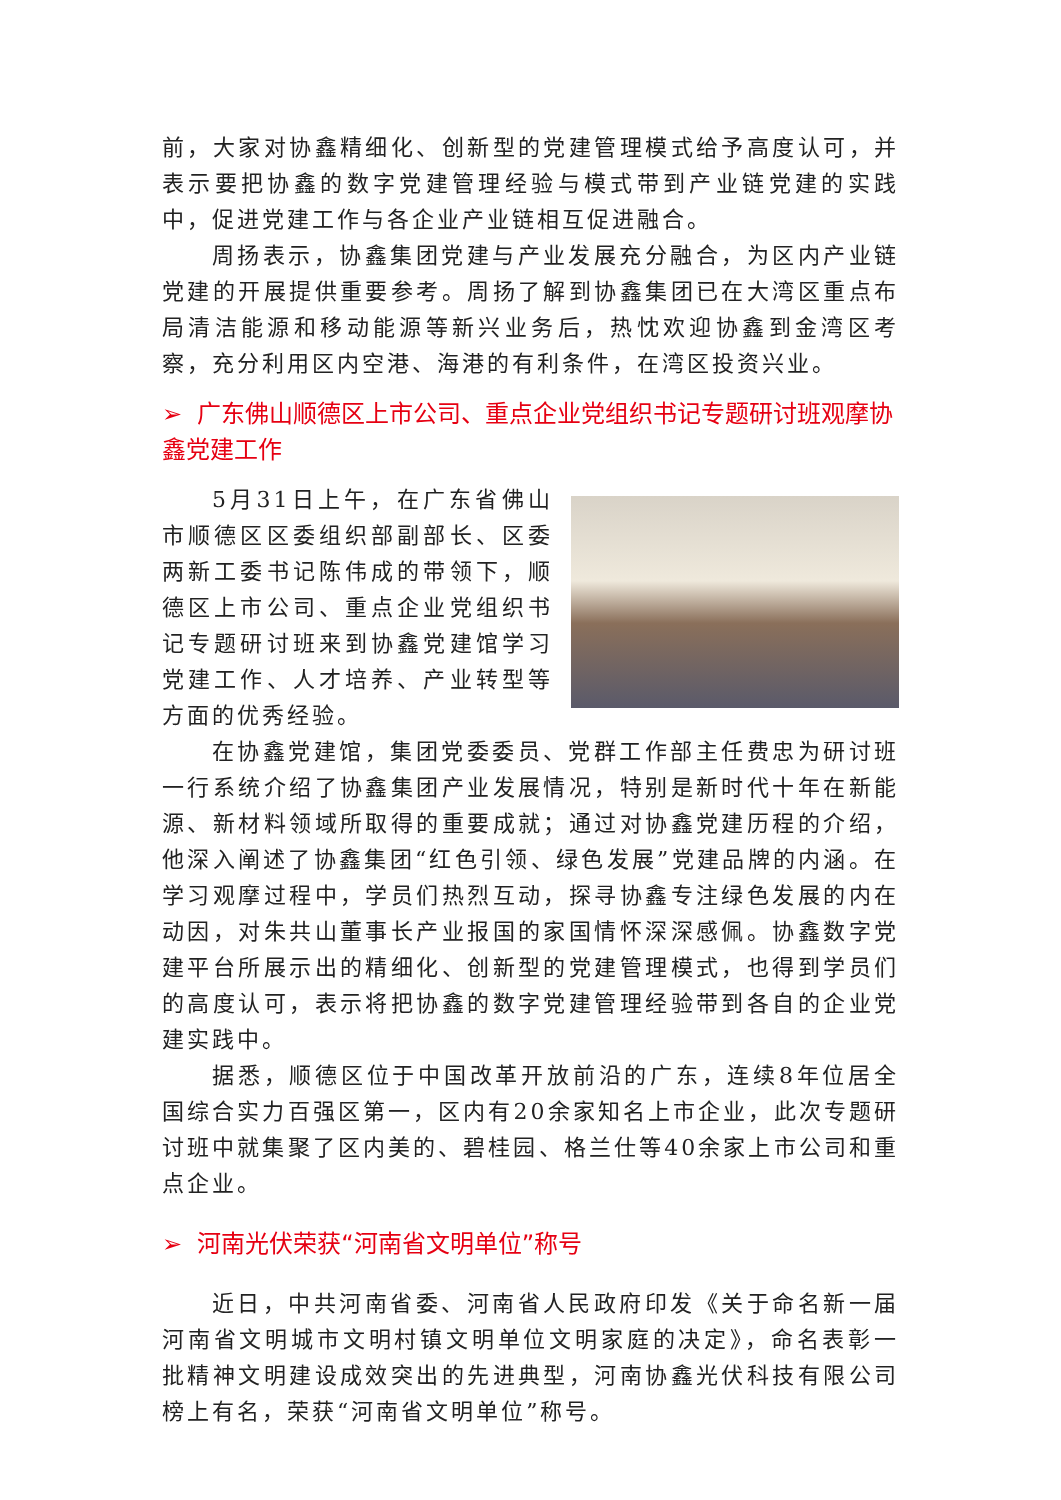前，大家对协鑫精细化、创新型的党建管理模式给予高度认可，并表示要把协鑫的数字党建管理经验与模式带到产业链党建的实践中，促进党建工作与各企业产业链相互促进融合。
周扬表示，协鑫集团党建与产业发展充分融合，为区内产业链党建的开展提供重要参考。周扬了解到协鑫集团已在大湾区重点布局清洁能源和移动能源等新兴业务后，热忱欢迎协鑫到金湾区考察，充分利用区内空港、海港的有利条件，在湾区投资兴业。
➢ 广东佛山顺德区上市公司、重点企业党组织书记专题研讨班观摩协鑫党建工作
5月31日上午，在广东省佛山市顺德区区委组织部副部长、区委两新工委书记陈伟成的带领下，顺德区上市公司、重点企业党组织书记专题研讨班来到协鑫党建馆学习党建工作、人才培养、产业转型等方面的优秀经验。
在协鑫党建馆，集团党委委员、党群工作部主任费忠为研讨班一行系统介绍了协鑫集团产业发展情况，特别是新时代十年在新能源、新材料领域所取得的重要成就；通过对协鑫党建历程的介绍，他深入阐述了协鑫集团“红色引领、绿色发展”党建品牌的内涵。在学习观摩过程中，学员们热烈互动，探寻协鑫专注绿色发展的内在动因，对朱共山董事长产业报国的家国情怀深深感佩。协鑫数字党建平台所展示出的精细化、创新型的党建管理模式，也得到学员们的高度认可，表示将把协鑫的数字党建管理经验带到各自的企业党建实践中。
据悉，顺德区位于中国改革开放前沿的广东，连续8年位居全国综合实力百强区第一，区内有20余家知名上市企业，此次专题研讨班中就集聚了区内美的、碧桂园、格兰仕等40余家上市公司和重点企业。
➢ 河南光伏荣获“河南省文明单位”称号
近日，中共河南省委、河南省人民政府印发《关于命名新一届河南省文明城市文明村镇文明单位文明家庭的决定》，命名表彰一批精神文明建设成效突出的先进典型，河南协鑫光伏科技有限公司榜上有名，荣获“河南省文明单位”称号。